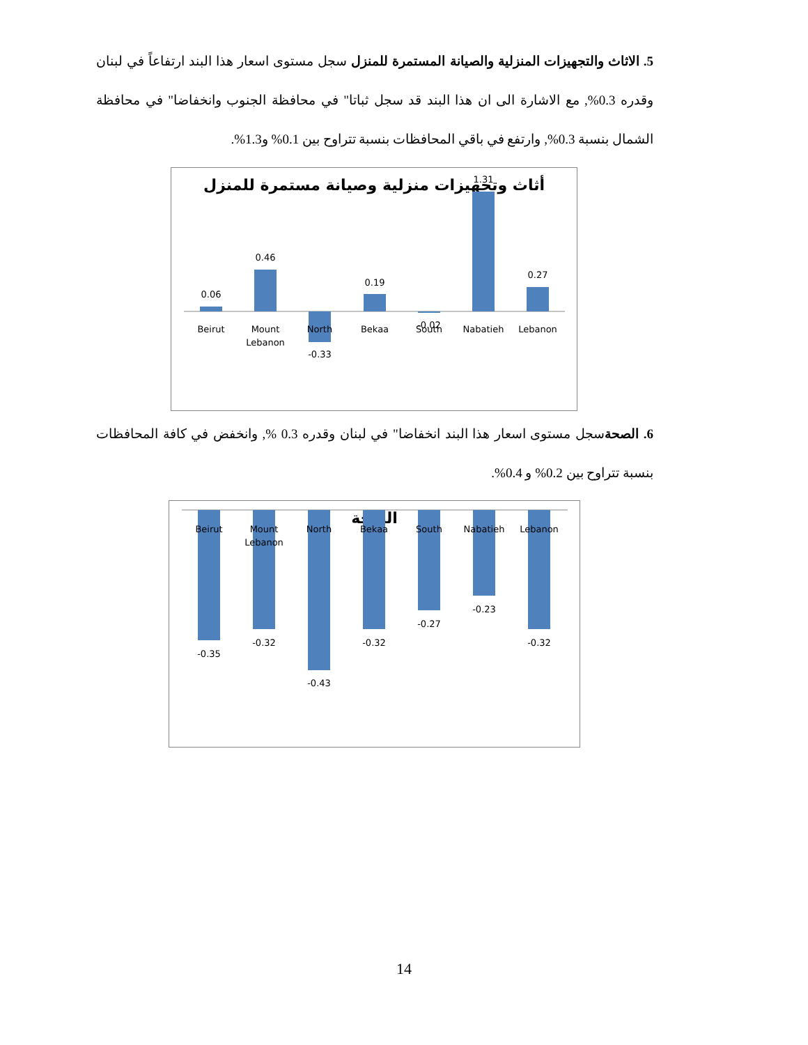5. الاثاث والتجهيزات المنزلية والصيانة المستمرة للمنزل سجل مستوى اسعار هذا البند ارتفاعاً في لبنان وقدره 0.3%, مع الاشارة الى ان هذا البند قد سجل ثباتا" في محافظة الجنوب وانخفاضا" في محافظة الشمال بنسبة 0.3%, وارتفع في باقي المحافظات بنسبة تتراوح بين 0.1% و1.3%.
أثاث وتجهيزات منزلية وصيانة مستمرة للمنزل
0.06
0.46
-0.33
0.19
-0.02
1.31
0.27
Beirut
Mount
Lebanon
North
Bekaa
South
Nabatieh
Lebanon
6. الصحةسجل مستوى اسعار هذا البند انخفاضا" في لبنان وقدره 0.3 %, وانخفض في كافة المحافظات بنسبة تتراوح بين 0.2% و 0.4%.
الصحة
-0.35
-0.32
-0.43
-0.32
-0.27
-0.23
-0.32
Beirut
Mount
Lebanon
North
Bekaa
South
Nabatieh
Lebanon
14